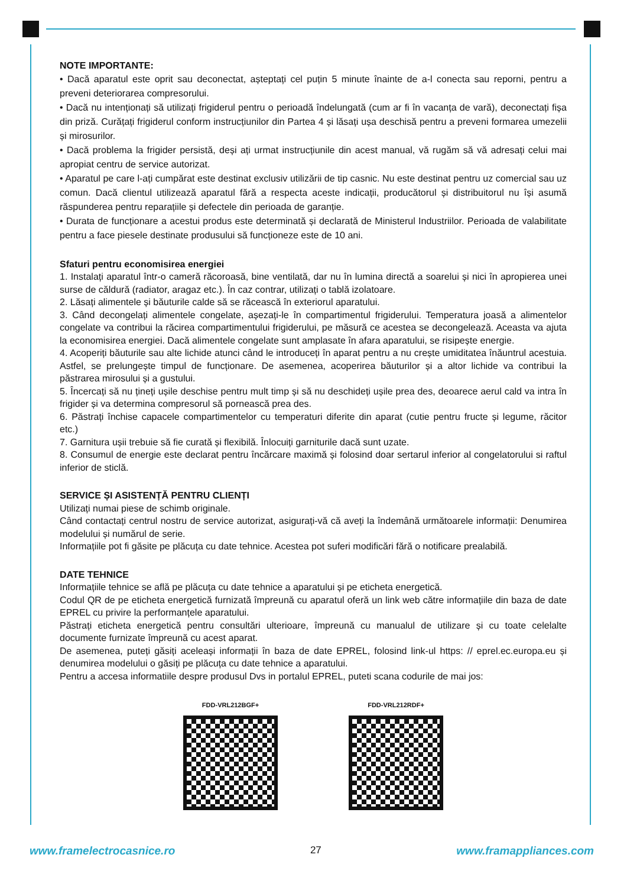NOTE IMPORTANTE:
• Dacă aparatul este oprit sau deconectat, așteptați cel puțin 5 minute înainte de a-l conecta sau reporni, pentru a preveni deteriorarea compresorului.
• Dacă nu intenționați să utilizați frigiderul pentru o perioadă îndelungată (cum ar fi în vacanța de vară), deconectați fișa din priză. Curățați frigiderul conform instrucțiunilor din Partea 4 și lăsați ușa deschisă pentru a preveni formarea umezelii și mirosurilor.
• Dacă problema la frigider persistă, deși ați urmat instrucțiunile din acest manual, vă rugăm să vă adresați celui mai apropiat centru de service autorizat.
• Aparatul pe care l-ați cumpărat este destinat exclusiv utilizării de tip casnic. Nu este destinat pentru uz comercial sau uz comun. Dacă clientul utilizează aparatul fără a respecta aceste indicații, producătorul și distribuitorul nu își asumă răspunderea pentru reparațiile și defectele din perioada de garanție.
• Durata de funcționare a acestui produs este determinată și declarată de Ministerul Industriilor. Perioada de valabilitate pentru a face piesele destinate produsului să funcționeze este de 10 ani.
Sfaturi pentru economisirea energiei
1. Instalați aparatul într-o cameră răcoroasă, bine ventilată, dar nu în lumina directă a soarelui și nici în apropierea unei surse de căldură (radiator, aragaz etc.). În caz contrar, utilizați o tablă izolatoare.
2. Lăsați alimentele și băuturile calde să se răcească în exteriorul aparatului.
3. Când decongelați alimentele congelate, așezați-le în compartimentul frigiderului. Temperatura joasă a alimentelor congelate va contribui la răcirea compartimentului frigiderului, pe măsură ce acestea se decongelează. Aceasta va ajuta la economisirea energiei. Dacă alimentele congelate sunt amplasate în afara aparatului, se risipește energie.
4. Acoperiți băuturile sau alte lichide atunci când le introduceți în aparat pentru a nu crește umiditatea înăuntrul acestuia. Astfel, se prelungește timpul de funcționare. De asemenea, acoperirea băuturilor și a altor lichide va contribui la păstrarea mirosului și a gustului.
5. Încercați să nu țineți ușile deschise pentru mult timp și să nu deschideți ușile prea des, deoarece aerul cald va intra în frigider și va determina compresorul să pornească prea des.
6. Păstrați închise capacele compartimentelor cu temperaturi diferite din aparat (cutie pentru fructe și legume, răcitor etc.)
7. Garnitura ușii trebuie să fie curată și flexibilă. Înlocuiți garniturile dacă sunt uzate.
8. Consumul de energie este declarat pentru încărcare maximă și folosind doar sertarul inferior al congelatorului si raftul inferior de sticlă.
SERVICE ȘI ASISTENȚĂ PENTRU CLIENȚI
Utilizați numai piese de schimb originale.
Când contactați centrul nostru de service autorizat, asigurați-vă că aveți la îndemână următoarele informații: Denumirea modelului și numărul de serie.
Informațiile pot fi găsite pe plăcuța cu date tehnice. Acestea pot suferi modificări fără o notificare prealabilă.
DATE TEHNICE
Informațiile tehnice se află pe plăcuța cu date tehnice a aparatului și pe eticheta energetică.
Codul QR de pe eticheta energetică furnizată împreună cu aparatul oferă un link web către informațiile din baza de date EPREL cu privire la performanțele aparatului.
Păstrați eticheta energetică pentru consultări ulterioare, împreună cu manualul de utilizare și cu toate celelalte documente furnizate împreună cu acest aparat.
De asemenea, puteți găsiți aceleași informații în baza de date EPREL, folosind link-ul https: // eprel.ec.europa.eu și denumirea modelului o găsiți pe plăcuța cu date tehnice a aparatului.
Pentru a accesa informatiile despre produsul Dvs in portalul EPREL, puteti scana codurile de mai jos:
FDD-VRL212BGF+ FDD-VRL212RDF+
www.framelectrocasnice.ro 27 www.framappliances.com